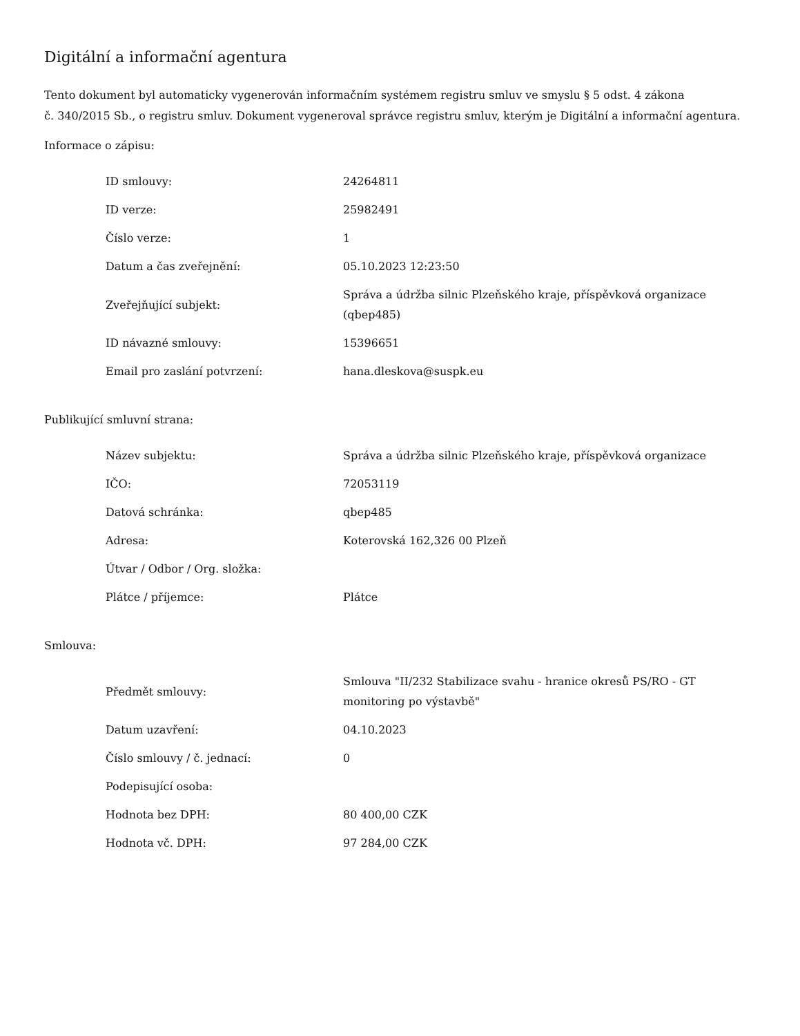Digitální a informační agentura
Tento dokument byl automaticky vygenerován informačním systémem registru smluv ve smyslu § 5 odst. 4 zákona
č. 340/2015 Sb., o registru smluv. Dokument vygeneroval správce registru smluv, kterým je Digitální a informační agentura.
Informace o zápisu:
| ID smlouvy: | 24264811 |
| ID verze: | 25982491 |
| Číslo verze: | 1 |
| Datum a čas zveřejnění: | 05.10.2023 12:23:50 |
| Zveřejňující subjekt: | Správa a údržba silnic Plzeňského kraje, příspěvková organizace (qbep485) |
| ID návazné smlouvy: | 15396651 |
| Email pro zaslání potvrzení: | hana.dleskova@suspk.eu |
Publikující smluvní strana:
| Název subjektu: | Správa a údržba silnic Plzeňského kraje, příspěvková organizace |
| IČO: | 72053119 |
| Datová schránka: | qbep485 |
| Adresa: | Koterovská 162,326 00 Plzeň |
| Útvar / Odbor / Org. složka: | |
| Plátce / příjemce: | Plátce |
Smlouva:
| Předmět smlouvy: | Smlouva "II/232 Stabilizace svahu - hranice okresů PS/RO - GT monitoring po výstavbě" |
| Datum uzavření: | 04.10.2023 |
| Číslo smlouvy / č. jednací: | 0 |
| Podepisující osoba: | |
| Hodnota bez DPH: | 80 400,00 CZK |
| Hodnota vč. DPH: | 97 284,00 CZK |